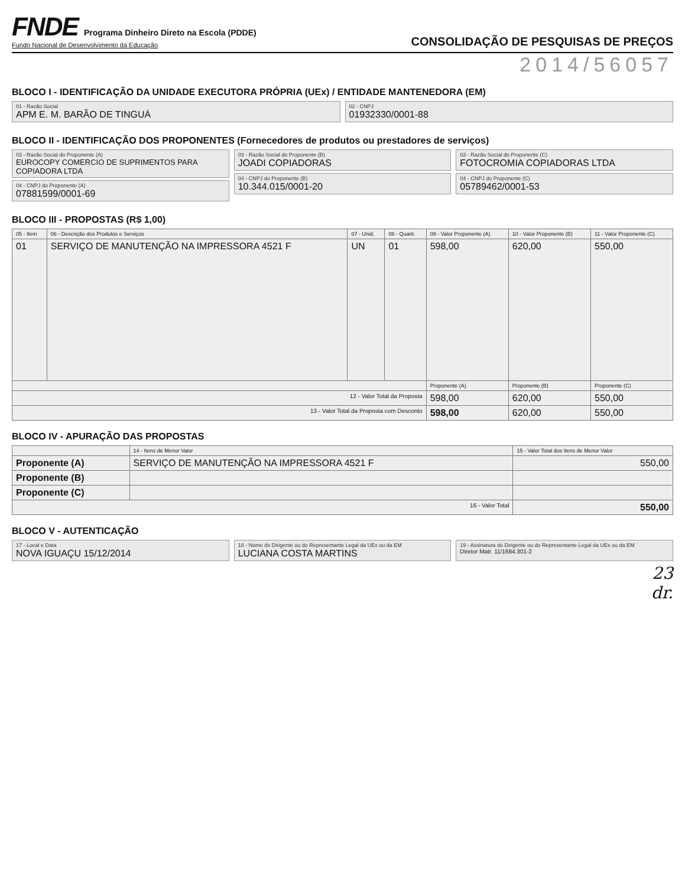FNDE Programa Dinheiro Direto na Escola (PDDE)
Fundo Nacional de Desenvolvimento da Educação
CONSOLIDAÇÃO DE PESQUISAS DE PREÇOS
2014/56057
BLOCO I - IDENTIFICAÇÃO DA UNIDADE EXECUTORA PRÓPRIA (UEx) / ENTIDADE MANTENEDORA (EM)
01 - Razão Social
APM E. M. BARÃO DE TINGUÁ
02 - CNPJ
01932330/0001-88
BLOCO II - IDENTIFICAÇÃO DOS PROPONENTES (Fornecedores de produtos ou prestadores de serviços)
03 - Razão Social do Proponente (A)
EUROCOPY COMERCIO DE SUPRIMENTOS PARA COPIADORA LTDA
04 - CNPJ do Proponente (A)
07881599/0001-69
03 - Razão Social do Proponente (B)
JOADI COPIADORAS
04 - CNPJ do Proponente (B)
10.344.015/0001-20
03 - Razão Social do Proponente (C)
FOTOCROMIA COPIADORAS LTDA
04 - CNPJ do Proponente (C)
05789462/0001-53
BLOCO III - PROPOSTAS (R$ 1,00)
| 05 - Item | 06 - Descrição dos Produtos e Serviços | 07 - Unid. | 08 - Quant. | 09 - Valor Proponente (A) | 10 - Valor Proponente (B) | 11 - Valor Proponente (C) |
| --- | --- | --- | --- | --- | --- | --- |
| 01 | SERVIÇO DE MANUTENÇÃO NA IMPRESSORA 4521 F | UN | 01 | 598,00 | 620,00 | 550,00 |
| | | | | Proponente (A) | Proponente (B) | Proponente (C) |
| 12 - Valor Total da Proposta | | | | 598,00 | 620,00 | 550,00 |
| 13 - Valor Total da Proposta com Desconto | | | | 598,00 | 620,00 | 550,00 |
BLOCO IV - APURAÇÃO DAS PROPOSTAS
| | 14 - Itens de Menor Valor | 15 - Valor Total dos Itens de Menor Valor |
| --- | --- | --- |
| Proponente (A) | SERVIÇO DE MANUTENÇÃO NA IMPRESSORA 4521 F | 550,00 |
| Proponente (B) | | |
| Proponente (C) | | |
| 16 - Valor Total | | 550,00 |
BLOCO V - AUTENTICAÇÃO
17 - Local e Data
NOVA IGUAÇU 15/12/2014
18 - Nome do Dirigente ou do Representante Legal da UEx ou da EM
LUCIANA COSTA MARTINS
19 - Assinatura do Dirigente ou do Representante Legal da UEx ou da EM
Diretor Matr. 11/1684.301-2
23
dr.